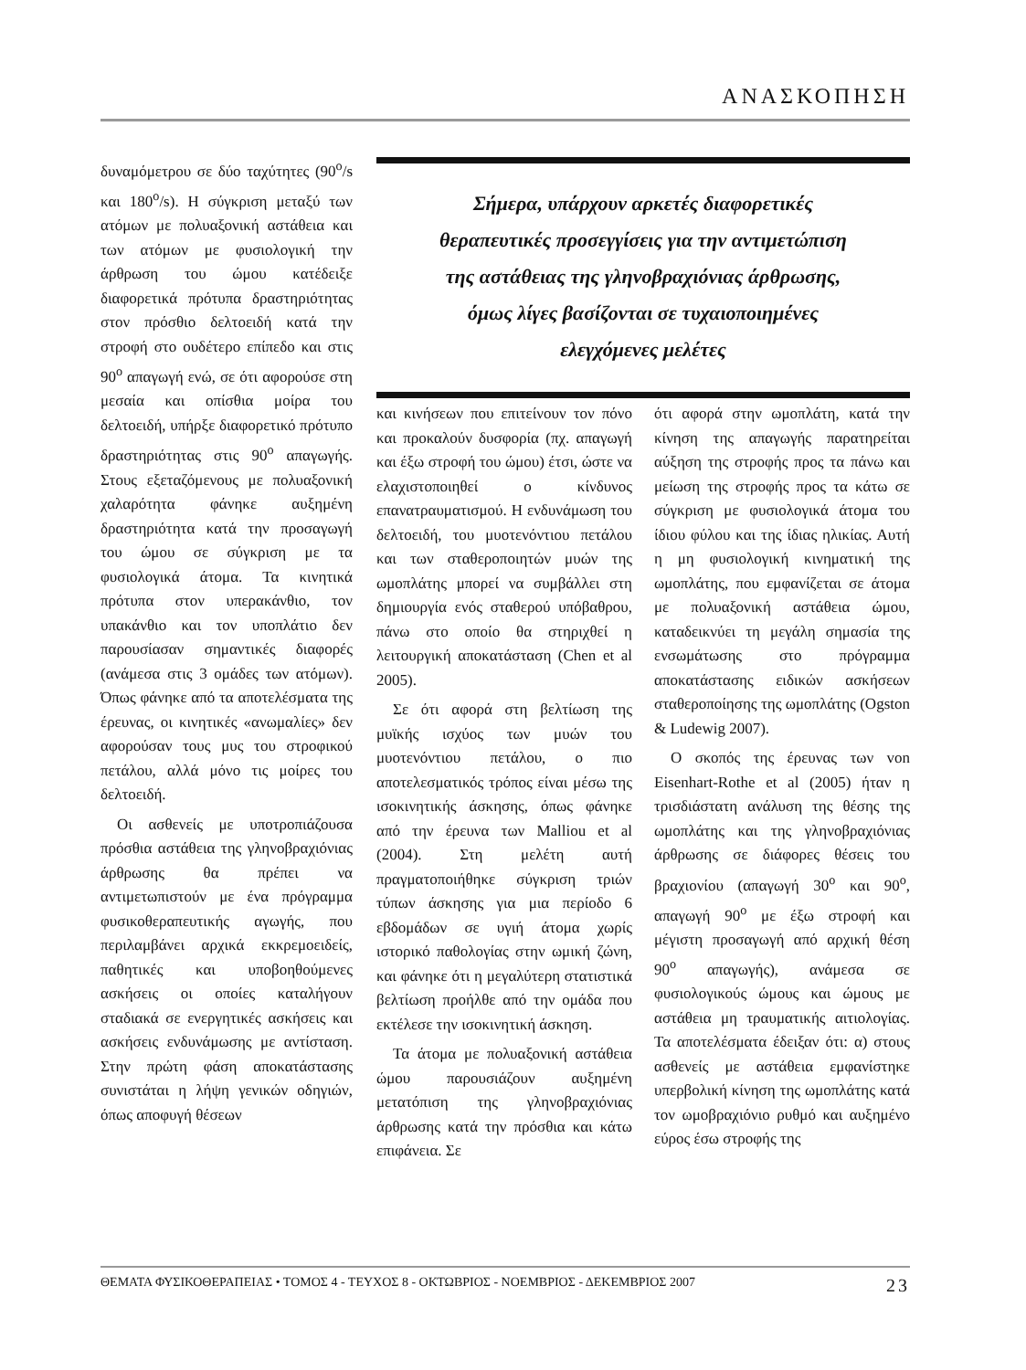ΑΝΑΣΚΟΠΗΣΗ
δυναμόμετρου σε δύο ταχύτητες (90<sup>ο</sup>/s και 180<sup>ο</sup>/s). Η σύγκριση μεταξύ των ατόμων με πολυαξονική αστάθεια και των ατόμων με φυσιολογική την άρθρωση του ώμου κατέδειξε διαφορετικά πρότυπα δραστηριότητας στον πρόσθιο δελτοειδή κατά την στροφή στο ουδέτερο επίπεδο και στις 90<sup>ο</sup> απαγωγή ενώ, σε ότι αφορούσε στη μεσαία και οπίσθια μοίρα του δελτοειδή, υπήρξε διαφορετικό πρότυπο δραστηριότητας στις 90<sup>ο</sup> απαγωγής. Στους εξεταζόμενους με πολυαξονική χαλαρότητα φάνηκε αυξημένη δραστηριότητα κατά την προσαγωγή του ώμου σε σύγκριση με τα φυσιολογικά άτομα. Τα κινητικά πρότυπα στον υπερακάνθιο, τον υπακάνθιο και τον υποπλάτιο δεν παρουσίασαν σημαντικές διαφορές (ανάμεσα στις 3 ομάδες των ατόμων). Όπως φάνηκε από τα αποτελέσματα της έρευνας, οι κινητικές «ανωμαλίες» δεν αφορούσαν τους μυς του στροφικού πετάλου, αλλά μόνο τις μοίρες του δελτοειδή.
Οι ασθενείς με υποτροπιάζουσα πρόσθια αστάθεια της γληνοβραχιόνιας άρθρωσης θα πρέπει να αντιμετωπιστούν με ένα πρόγραμμα φυσικοθεραπευτικής αγωγής, που περιλαμβάνει αρχικά εκκρεμοειδείς, παθητικές και υποβοηθούμενες ασκήσεις οι οποίες καταλήγουν σταδιακά σε ενεργητικές ασκήσεις και ασκήσεις ενδυνάμωσης με αντίσταση. Στην πρώτη φάση αποκατάστασης συνιστάται η λήψη γενικών οδηγιών, όπως αποφυγή θέσεων
Σήμερα, υπάρχουν αρκετές διαφορετικές
θεραπευτικές προσεγγίσεις για την αντιμετώπιση
της αστάθειας της γληνοβραχιόνιας άρθρωσης,
όμως λίγες βασίζονται σε τυχαιοποιημένες
ελεγχόμενες μελέτες
και κινήσεων που επιτείνουν τον πόνο και προκαλούν δυσφορία (πχ. απαγωγή και έξω στροφή του ώμου) έτσι, ώστε να ελαχιστοποιηθεί ο κίνδυνος επανατραυματισμού. Η ενδυνάμωση του δελτοειδή, του μυοτενόντιου πετάλου και των σταθεροποιητών μυών της ωμοπλάτης μπορεί να συμβάλλει στη δημιουργία ενός σταθερού υπόβαθρου, πάνω στο οποίο θα στηριχθεί η λειτουργική αποκατάσταση (Chen et al 2005).
Σε ότι αφορά στη βελτίωση της μυϊκής ισχύος των μυών του μυοτενόντιου πετάλου, ο πιο αποτελεσματικός τρόπος είναι μέσω της ισοκινητικής άσκησης, όπως φάνηκε από την έρευνα των Malliou et al (2004). Στη μελέτη αυτή πραγματοποιήθηκε σύγκριση τριών τύπων άσκησης για μια περίοδο 6 εβδομάδων σε υγιή άτομα χωρίς ιστορικό παθολογίας στην ωμική ζώνη, και φάνηκε ότι η μεγαλύτερη στατιστικά βελτίωση προήλθε από την ομάδα που εκτέλεσε την ισοκινητική άσκηση.
Τα άτομα με πολυαξονική αστάθεια ώμου παρουσιάζουν αυξημένη μετατόπιση της γληνοβραχιόνιας άρθρωσης κατά την πρόσθια και κάτω επιφάνεια. Σε
ότι αφορά στην ωμοπλάτη, κατά την κίνηση της απαγωγής παρατηρείται αύξηση της στροφής προς τα πάνω και μείωση της στροφής προς τα κάτω σε σύγκριση με φυσιολογικά άτομα του ίδιου φύλου και της ίδιας ηλικίας. Αυτή η μη φυσιολογική κινηματική της ωμοπλάτης, που εμφανίζεται σε άτομα με πολυαξονική αστάθεια ώμου, καταδεικνύει τη μεγάλη σημασία της ενσωμάτωσης στο πρόγραμμα αποκατάστασης ειδικών ασκήσεων σταθεροποίησης της ωμοπλάτης (Ogston & Ludewig 2007).
Ο σκοπός της έρευνας των von Eisenhart-Rothe et al (2005) ήταν η τρισδιάστατη ανάλυση της θέσης της ωμοπλάτης και της γληνοβραχιόνιας άρθρωσης σε διάφορες θέσεις του βραχιονίου (απαγωγή 30<sup>ο</sup> και 90<sup>ο</sup>, απαγωγή 90<sup>ο</sup> με έξω στροφή και μέγιστη προσαγωγή από αρχική θέση 90<sup>ο</sup> απαγωγής), ανάμεσα σε φυσιολογικούς ώμους και ώμους με αστάθεια μη τραυματικής αιτιολογίας. Τα αποτελέσματα έδειξαν ότι: α) στους ασθενείς με αστάθεια εμφανίστηκε υπερβολική κίνηση της ωμοπλάτης κατά τον ωμοβραχιόνιο ρυθμό και αυξημένο εύρος έσω στροφής της
ΘΕΜΑΤΑ ΦΥΣΙΚΟΘΕΡΑΠΕΙΑΣ • ΤΟΜΟΣ 4 - ΤΕΥΧΟΣ 8 - ΟΚΤΩΒΡΙΟΣ - ΝΟΕΜΒΡΙΟΣ - ΔΕΚΕΜΒΡΙΟΣ 2007 23